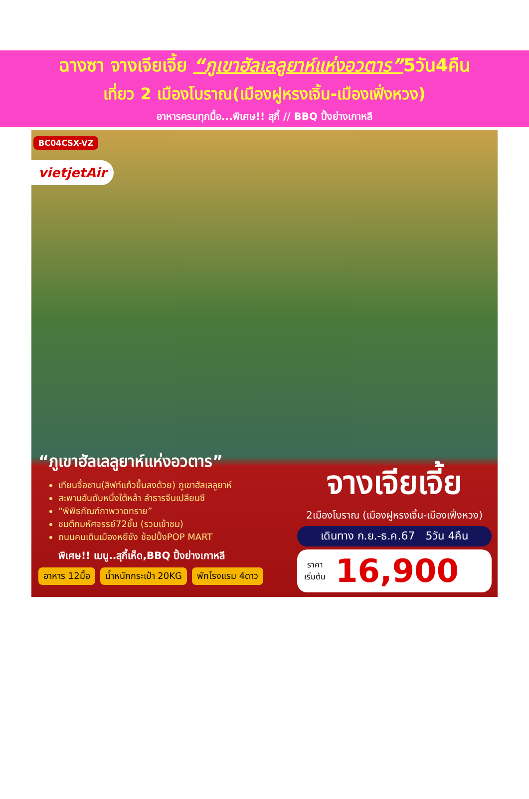ฉางซา จางเจียเจี้ย “ภูเขาฮัลเลลูยาห์แห่งอวตาร”5วัน4คืน
เที่ยว 2 เมืองโบราณ(เมืองฝูหรงเจิ้น-เมืองเฟิ่งหวง)
อาหารครบทุกมื้อ...พิเศษ!! สุกี้ // BBQ ปิ้งย่างเกาหลี
BC04CSX-VZ
vietjetAir
“ภูเขาฮัลเลลูยาห์แห่งอวตาร”
เทียนจื่อซาน(ลิฟท์แก้วขึ้นลงด้วย) ภูเขาฮัลเลลูยาห์
สะพานอันดับหนึ่งใต้หล้า ลำธารจีนเปลียนซี
“พิพิธภัณฑ์ภาพวาดทราย”
ชมตึกมหัศจรรย์72ชั้น (รวมเข้าชม)
ถนนคนเดินเมืองหยีชัง ช้อปปิ้งPOP MART
พิเศษ!! เมนู..สุกี้เห็ด,BBQ ปิ้งย่างเกาหลี
อาหาร 12มื้อ น้ำหนักกระเป๋า 20KG พักโรงแรม 4ดาว
จางเจียเจี้ย
2เมืองโบราณ (เมืองฝูหรงเจิ้น-เมืองเฟิ่งหวง)
เดินทาง ก.ย.-ธ.ค.67 5วัน 4คืน
ราคา
เริ่มต้น 16,900